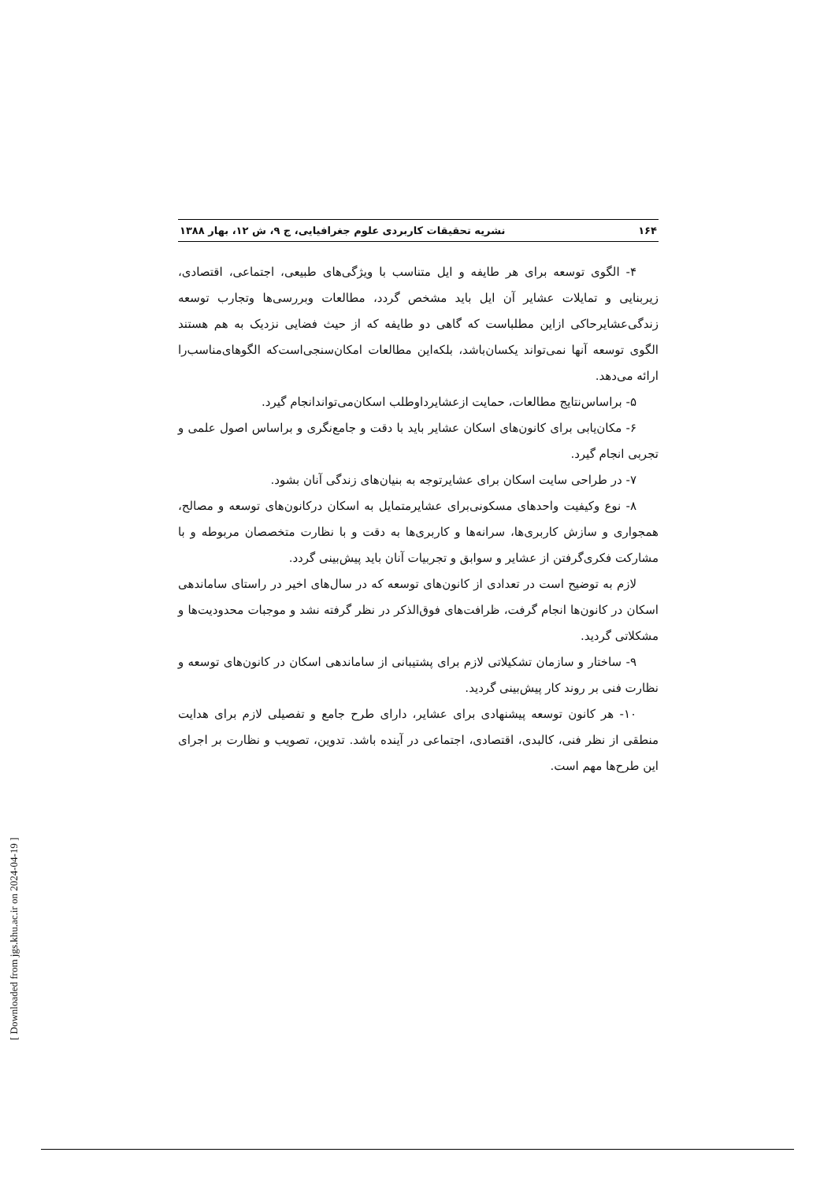۱۶۴ نشریه تحقیقات کاربردی علوم جغرافیایی، ج ۹، ش ۱۲، بهار ۱۳۸۸
۴- الگوی توسعه برای هر طایفه و ایل متناسب با ویژگی‌های طبیعی، اجتماعی، اقتصادی، زیربنایی و تمایلات عشایر آن ایل باید مشخص گردد، مطالعات وبررسی‌ها وتجارب توسعه زندگی‌عشایرحاکی ازاین مطلباست که گاهی دو طایفه که از حیث فضایی نزدیک به هم هستند الگوی توسعه آنها نمی‌تواند یکسان‌باشد، بلکه‌این مطالعات امکان‌سنجی‌است‌که الگوهای‌مناسب‌را ارائه می‌دهد.
۵- براساس‌نتایج مطالعات، حمایت ازعشایرداوطلب اسکان‌می‌تواندانجام گیرد.
۶- مکان‌یابی برای کانون‌های اسکان عشایر باید با دقت و جامع‌نگری و براساس اصول علمی و تجربی انجام گیرد.
۷- در طراحی سایت اسکان برای عشایرتوجه به بنیان‌های زندگی آنان بشود.
۸- نوع وکیفیت واحدهای مسکونی‌برای عشایرمتمایل به اسکان درکانون‌های توسعه و مصالح، همجواری و سازش کاربری‌ها، سرانه‌ها و کاربری‌ها به دقت و با نظارت متخصصان مربوطه و با مشارکت فکری‌گرفتن از عشایر و سوابق و تجربیات آنان باید پیش‌بینی گردد.
لازم به توضیح است در تعدادی از کانون‌های توسعه که در سال‌های اخیر در راستای ساماندهی اسکان در کانون‌ها انجام گرفت، ظرافت‌های فوق‌الذکر در نظر گرفته نشد و موجبات محدودیت‌ها و مشکلاتی گردید.
۹- ساختار و سازمان تشکیلاتی لازم برای پشتیبانی از ساماندهی اسکان در کانون‌های توسعه و نظارت فنی بر روند کار پیش‌بینی گردید.
۱۰- هر کانون توسعه پیشنهادی برای عشایر، دارای طرح جامع و تفصیلی لازم برای هدایت منطقی از نظر فنی، کالبدی، اقتصادی، اجتماعی در آینده باشد. تدوین، تصویب و نظارت بر اجرای این طرح‌ها مهم است.
[ Downloaded from jgs.khu.ac.ir on 2024-04-19 ]